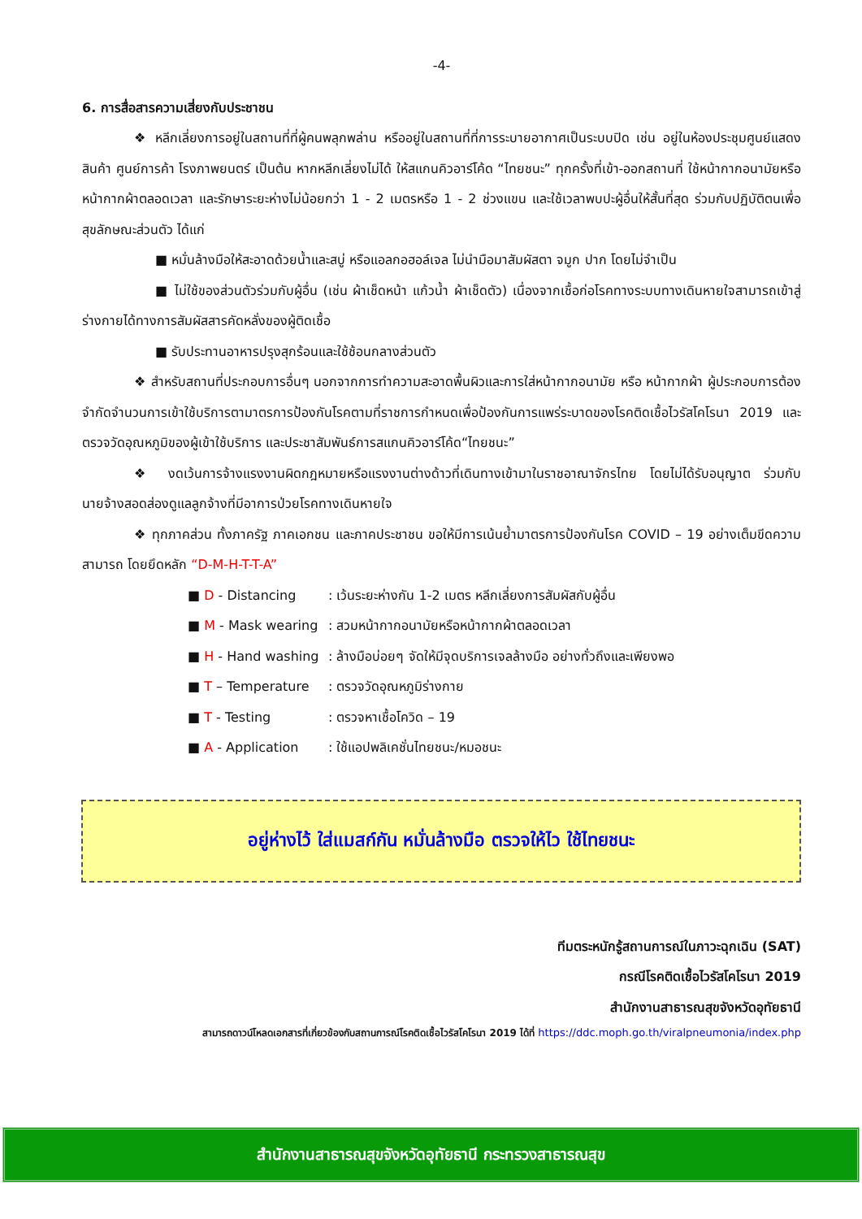-4-
6. การสื่อสารความเสี่ยงกับประชาชน
❖ หลีกเลี่ยงการอยู่ในสถานที่ที่ผู้คนพลุกพล่าน หรืออยู่ในสถานที่ที่การระบายอากาศเป็นระบบปิด เช่น อยู่ในห้องประชุมศูนย์แสดงสินค้า ศูนย์การค้า โรงภาพยนตร์ เป็นต้น หากหลีกเลี่ยงไม่ได้ ให้สแกนคิวอาร์โค้ด “ไทยชนะ” ทุกครั้งที่เข้า-ออกสถานที่ ใช้หน้ากากอนามัยหรือหน้ากากผ้าตลอดเวลา และรักษาระยะห่างไม่น้อยกว่า 1 - 2 เมตรหรือ 1 - 2 ช่วงแขน และใช้เวลาพบปะผู้อื่นให้สั้นที่สุด ร่วมกับปฏิบัติตนเพื่อสุขลักษณะส่วนตัว ได้แก่
■ หมั่นล้างมือให้สะอาดด้วยน้ำและสบู่ หรือแอลกอฮอล์เจล ไม่นำมือมาสัมผัสตา จมูก ปาก โดยไม่จำเป็น
■ ไม่ใช้ของส่วนตัวร่วมกับผู้อื่น (เช่น ผ้าเช็ดหน้า แก้วน้ำ ผ้าเช็ดตัว) เนื่องจากเชื้อก่อโรคทางระบบทางเดินหายใจสามารถเข้าสู่ร่างกายได้ทางการสัมผัสสารคัดหลั่งของผู้ติดเชื้อ
■ รับประทานอาหารปรุงสุกร้อนและใช้ช้อนกลางส่วนตัว
❖ สำหรับสถานที่ประกอบการอื่นๆ นอกจากการทำความสะอาดพื้นผิวและการใส่หน้ากากอนามัย หรือ หน้ากากผ้า ผู้ประกอบการต้องจำกัดจำนวนการเข้าใช้บริการตามาตรการป้องกันโรคตามที่ราชการกำหนดเพื่อป้องกันการแพร่ระบาดของโรคติดเชื้อไวรัสโคโรนา 2019 และตรวจวัดอุณหภูมิของผู้เข้าใช้บริการ และประชาสัมพันธ์การสแกนคิวอาร์โค้ด“ไทยชนะ”
❖ งดเว้นการจ้างแรงงานผิดกฎหมายหรือแรงงานต่างด้าวที่เดินทางเข้ามาในราชอาณาจักรไทย โดยไม่ได้รับอนุญาต ร่วมกับนายจ้างสอดส่องดูแลลูกจ้างที่มีอาการป่วยโรคทางเดินหายใจ
❖ ทุกภาคส่วน ทั้งภาครัฐ ภาคเอกชน และภาคประชาชน ขอให้มีการเน้นย้ำมาตรการป้องกันโรค COVID – 19 อย่างเต็มขีดความสามารถ โดยยึดหลัก “D-M-H-T-T-A”
■ D - Distancing : เว้นระยะห่างกัน 1-2 เมตร หลีกเลี่ยงการสัมผัสกับผู้อื่น
■ M - Mask wearing : สวมหน้ากากอนามัยหรือหน้ากากผ้าตลอดเวลา
■ H - Hand washing : ล้างมือบ่อยๆ จัดให้มีจุดบริการเจลล้างมือ อย่างทั่วถึงและเพียงพอ
■ T – Temperature : ตรวจวัดอุณหภูมิร่างกาย
■ T - Testing : ตรวจหาเชื้อโควิด – 19
■ A - Application : ใช้แอปพลิเคชั่นไทยชนะ/หมอชนะ
อยู่ห่างไว้ ใส่แมสก์กัน หมั่นล้างมือ ตรวจให้ไว ใช้ไทยชนะ
ทีมตระหนักรู้สถานการณ์ในภาวะฉุกเฉิน (SAT)
กรณีโรคติดเชื้อไวรัสโคโรนา 2019
สำนักงานสาธารณสุขจังหวัดอุทัยธานี
สามารถดาวน์โหลดเอกสารที่เกี่ยวข้องกับสถานการณ์โรคติดเชื้อไวรัสโคโรนา 2019 ได้ที่ https://ddc.moph.go.th/viralpneumonia/index.php
สำนักงานสาธารณสุขจังหวัดอุทัยธานี กระทรวงสาธารณสุข